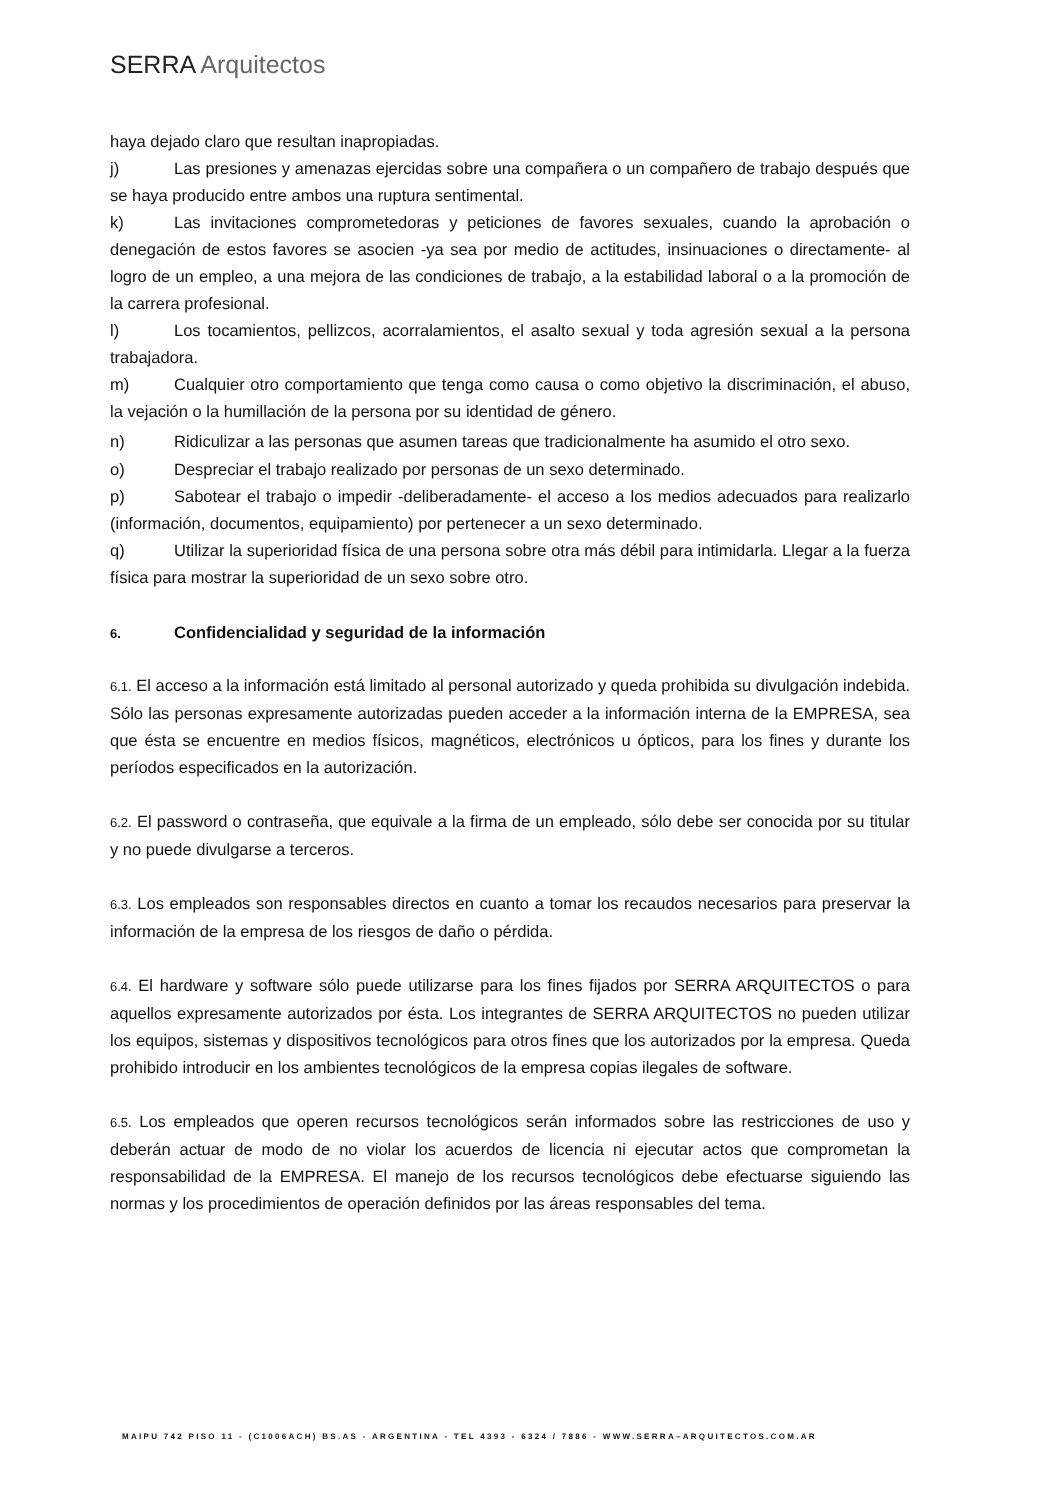SERRA Arquitectos
haya dejado claro que resultan inapropiadas.
j) Las presiones y amenazas ejercidas sobre una compañera o un compañero de trabajo después que se haya producido entre ambos una ruptura sentimental.
k) Las invitaciones comprometedoras y peticiones de favores sexuales, cuando la aprobación o denegación de estos favores se asocien -ya sea por medio de actitudes, insinuaciones o directamente- al logro de un empleo, a una mejora de las condiciones de trabajo, a la estabilidad laboral o a la promoción de la carrera profesional.
l) Los tocamientos, pellizcos, acorralamientos, el asalto sexual y toda agresión sexual a la persona trabajadora.
m) Cualquier otro comportamiento que tenga como causa o como objetivo la discriminación, el abuso, la vejación o la humillación de la persona por su identidad de género.
n) Ridiculizar a las personas que asumen tareas que tradicionalmente ha asumido el otro sexo.
o) Despreciar el trabajo realizado por personas de un sexo determinado.
p) Sabotear el trabajo o impedir -deliberadamente- el acceso a los medios adecuados para realizarlo (información, documentos, equipamiento) por pertenecer a un sexo determinado.
q) Utilizar la superioridad física de una persona sobre otra más débil para intimidarla. Llegar a la fuerza física para mostrar la superioridad de un sexo sobre otro.
6. Confidencialidad y seguridad de la información
6.1. El acceso a la información está limitado al personal autorizado y queda prohibida su divulgación indebida. Sólo las personas expresamente autorizadas pueden acceder a la información interna de la EMPRESA, sea que ésta se encuentre en medios físicos, magnéticos, electrónicos u ópticos, para los fines y durante los períodos especificados en la autorización.
6.2. El password o contraseña, que equivale a la firma de un empleado, sólo debe ser conocida por su titular y no puede divulgarse a terceros.
6.3. Los empleados son responsables directos en cuanto a tomar los recaudos necesarios para preservar la información de la empresa de los riesgos de daño o pérdida.
6.4. El hardware y software sólo puede utilizarse para los fines fijados por SERRA ARQUITECTOS o para aquellos expresamente autorizados por ésta. Los integrantes de SERRA ARQUITECTOS no pueden utilizar los equipos, sistemas y dispositivos tecnológicos para otros fines que los autorizados por la empresa. Queda prohibido introducir en los ambientes tecnológicos de la empresa copias ilegales de software.
6.5. Los empleados que operen recursos tecnológicos serán informados sobre las restricciones de uso y deberán actuar de modo de no violar los acuerdos de licencia ni ejecutar actos que comprometan la responsabilidad de la EMPRESA. El manejo de los recursos tecnológicos debe efectuarse siguiendo las normas y los procedimientos de operación definidos por las áreas responsables del tema.
MAIPU 742 PISO 11 - (C1006ACH) BS.AS - ARGENTINA - TEL 4393 - 6324 / 7886 - WWW.SERRA–ARQUITECTOS.COM.AR